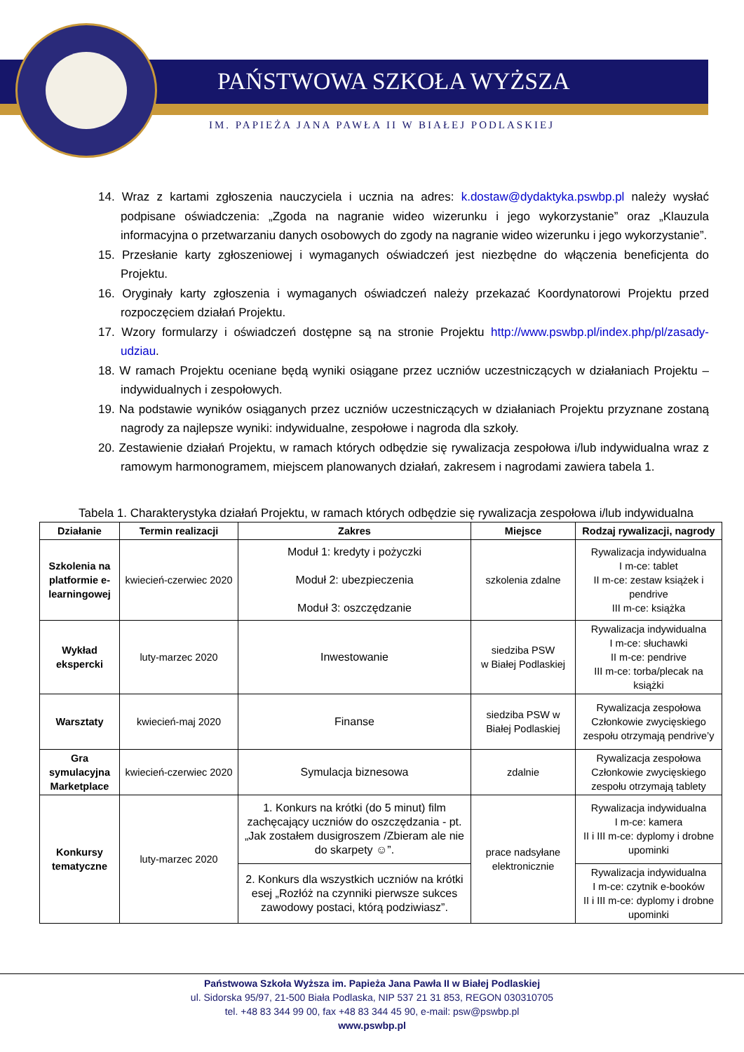PAŃSTWOWA SZKOŁA WYŻSZA
IM. PAPIEŻA JANA PAWŁA II W BIAŁEJ PODLASKIEJ
14. Wraz z kartami zgłoszenia nauczyciela i ucznia na adres: k.dostaw@dydaktyka.pswbp.pl należy wysłać podpisane oświadczenia: „Zgoda na nagranie wideo wizerunku i jego wykorzystanie” oraz „Klauzula informacyjna o przetwarzaniu danych osobowych do zgody na nagranie wideo wizerunku i jego wykorzystanie”.
15. Przesłanie karty zgłoszeniowej i wymaganych oświadczeń jest niezbędne do włączenia beneficjenta do Projektu.
16. Oryginały karty zgłoszenia i wymaganych oświadczeń należy przekazać Koordynatorowi Projektu przed rozpoczęciem działań Projektu.
17. Wzory formularzy i oświadczeń dostępne są na stronie Projektu http://www.pswbp.pl/index.php/pl/zasady-udziau.
18. W ramach Projektu oceniane będą wyniki osiągane przez uczniów uczestniczących w działaniach Projektu – indywidualnych i zespołowych.
19. Na podstawie wyników osiąganych przez uczniów uczestniczących w działaniach Projektu przyznane zostaną nagrody za najlepsze wyniki: indywidualne, zespołowe i nagroda dla szkoły.
20. Zestawienie działań Projektu, w ramach których odbędzie się rywalizacja zespołowa i/lub indywidualna wraz z ramowym harmonogramem, miejscem planowanych działań, zakresem i nagrodami zawiera tabela 1.
Tabela 1. Charakterystyka działań Projektu, w ramach których odbędzie się rywalizacja zespołowa i/lub indywidualna
| Działanie | Termin realizacji | Zakres | Miejsce | Rodzaj rywalizacji, nagrody |
| --- | --- | --- | --- | --- |
| Szkolenia na platformie e-learningowej | kwiecień-czerwiec 2020 | Moduł 1: kredyty i pożyczki Moduł 2: ubezpieczenia Moduł 3: oszczędzanie | szkolenia zdalne | Rywalizacja indywidualna I m-ce: tablet II m-ce: zestaw książek i pendrive III m-ce: książka |
| Wykład ekspercki | luty-marzec 2020 | Inwestowanie | siedziba PSW w Białej Podlaskiej | Rywalizacja indywidualna I m-ce: słuchawki II m-ce: pendrive III m-ce: torba/plecak na książki |
| Warsztaty | kwiecień-maj 2020 | Finanse | siedziba PSW w Białej Podlaskiej | Rywalizacja zespołowa Członkowie zwycięskiego zespołu otrzymają pendrive’y |
| Gra symulacyjna Marketplace | kwiecień-czerwiec 2020 | Symulacja biznesowa | zdalnie | Rywalizacja zespołowa Członkowie zwycięskiego zespołu otrzymają tablety |
| Konkursy tematyczne | luty-marzec 2020 | 1. Konkurs na krótki (do 5 minut) film zachęcający uczniów do oszczędzania - pt. „Jak zostałem dusigroszem /Zbieram ale nie do skarpety ☺”. | prace nadsyłane elektronicznie | Rywalizacja indywidualna I m-ce: kamera II i III m-ce: dyplomy i drobne upominki |
| | | 2. Konkurs dla wszystkich uczniów na krótki esej „Rozłóż na czynniki pierwsze sukces zawodowy postaci, którą podziwiasz”. | | Rywalizacja indywidualna I m-ce: czytnik e-booków II i III m-ce: dyplomy i drobne upominki |
Państwowa Szkoła Wyższa im. Papieża Jana Pawła II w Białej Podlaskiej
ul. Sidorska 95/97, 21-500 Biała Podlaska, NIP 537 21 31 853, REGON 030310705
tel. +48 83 344 99 00, fax +48 83 344 45 90, e-mail: psw@pswbp.pl
www.pswbp.pl